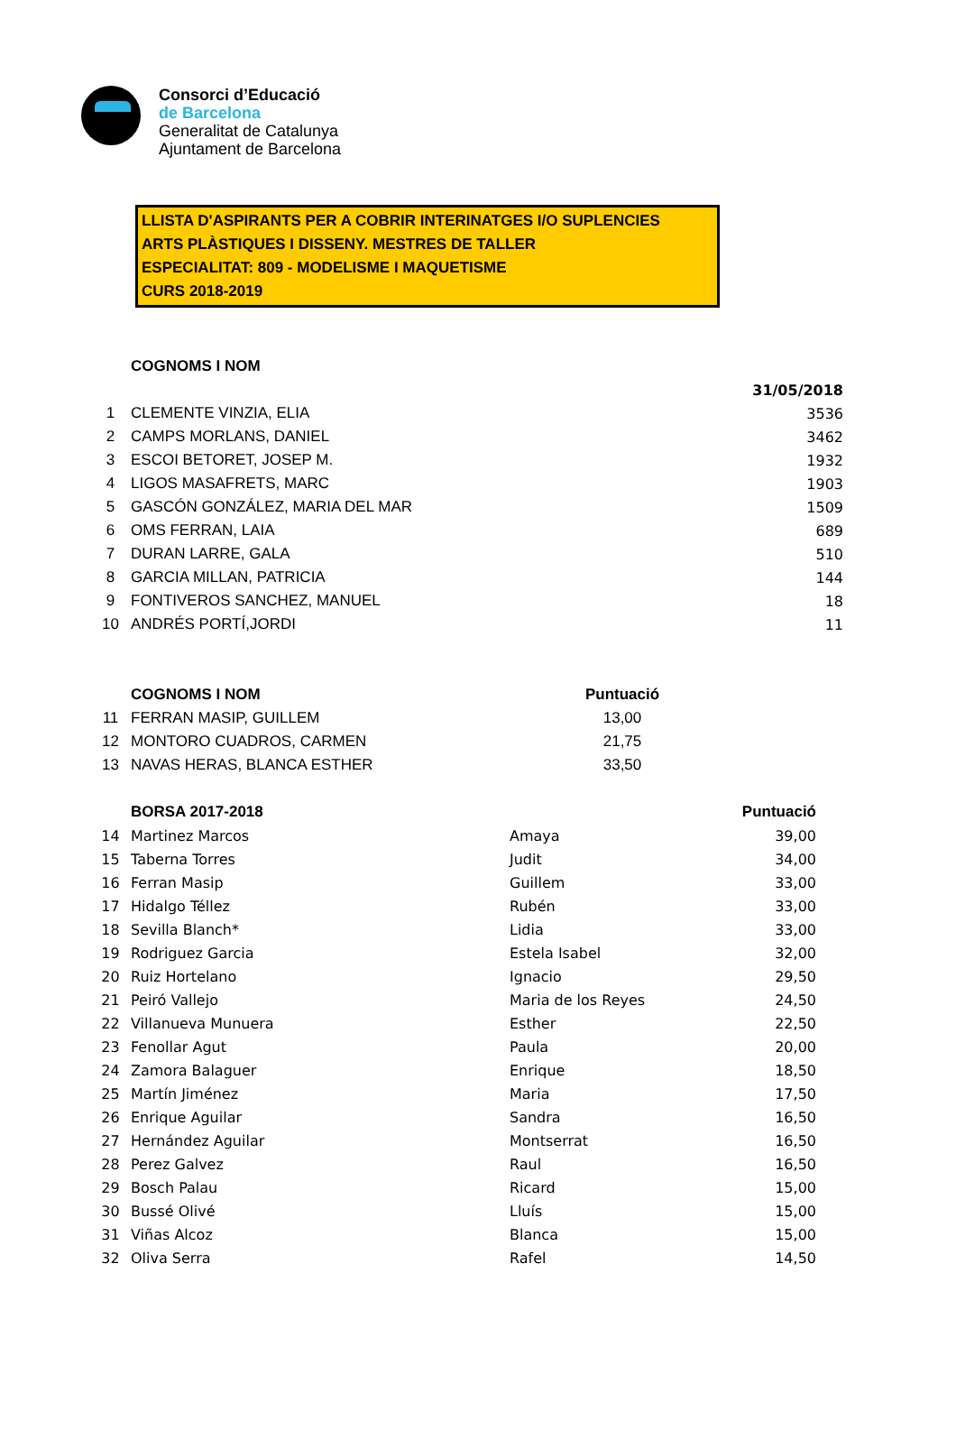Consorci d’Educació
de Barcelona
Generalitat de Catalunya
Ajuntament de Barcelona
LLISTA D'ASPIRANTS PER A COBRIR INTERINATGES I/O SUPLENCIES
ARTS PLÀSTIQUES I DISSENY. MESTRES DE TALLER
ESPECIALITAT: 809 - MODELISME I MAQUETISME
CURS 2018-2019
| | COGNOMS I NOM | |
| | | 31/05/2018 |
| 1 | CLEMENTE VINZIA, ELIA | 3536 |
| 2 | CAMPS MORLANS, DANIEL | 3462 |
| 3 | ESCOI BETORET, JOSEP M. | 1932 |
| 4 | LIGOS MASAFRETS, MARC | 1903 |
| 5 | GASCÓN GONZÁLEZ, MARIA DEL MAR | 1509 |
| 6 | OMS FERRAN, LAIA | 689 |
| 7 | DURAN LARRE, GALA | 510 |
| 8 | GARCIA MILLAN, PATRICIA | 144 |
| 9 | FONTIVEROS SANCHEZ, MANUEL | 18 |
| 10 | ANDRÉS PORTÍ,JORDI | 11 |
| | COGNOMS I NOM | Puntuació |
| 11 | FERRAN MASIP, GUILLEM | 13,00 |
| 12 | MONTORO CUADROS, CARMEN | 21,75 |
| 13 | NAVAS HERAS, BLANCA ESTHER | 33,50 |
| | BORSA 2017-2018 | | Puntuació |
| 14 | Martinez Marcos | Amaya | 39,00 |
| 15 | Taberna Torres | Judit | 34,00 |
| 16 | Ferran Masip | Guillem | 33,00 |
| 17 | Hidalgo Téllez | Rubén | 33,00 |
| 18 | Sevilla Blanch* | Lidia | 33,00 |
| 19 | Rodriguez Garcia | Estela Isabel | 32,00 |
| 20 | Ruiz Hortelano | Ignacio | 29,50 |
| 21 | Peiró Vallejo | Maria de los Reyes | 24,50 |
| 22 | Villanueva Munuera | Esther | 22,50 |
| 23 | Fenollar Agut | Paula | 20,00 |
| 24 | Zamora Balaguer | Enrique | 18,50 |
| 25 | Martín Jiménez | Maria | 17,50 |
| 26 | Enrique Aguilar | Sandra | 16,50 |
| 27 | Hernández Aguilar | Montserrat | 16,50 |
| 28 | Perez Galvez | Raul | 16,50 |
| 29 | Bosch Palau | Ricard | 15,00 |
| 30 | Bussé Olivé | Lluís | 15,00 |
| 31 | Viñas Alcoz | Blanca | 15,00 |
| 32 | Oliva Serra | Rafel | 14,50 |